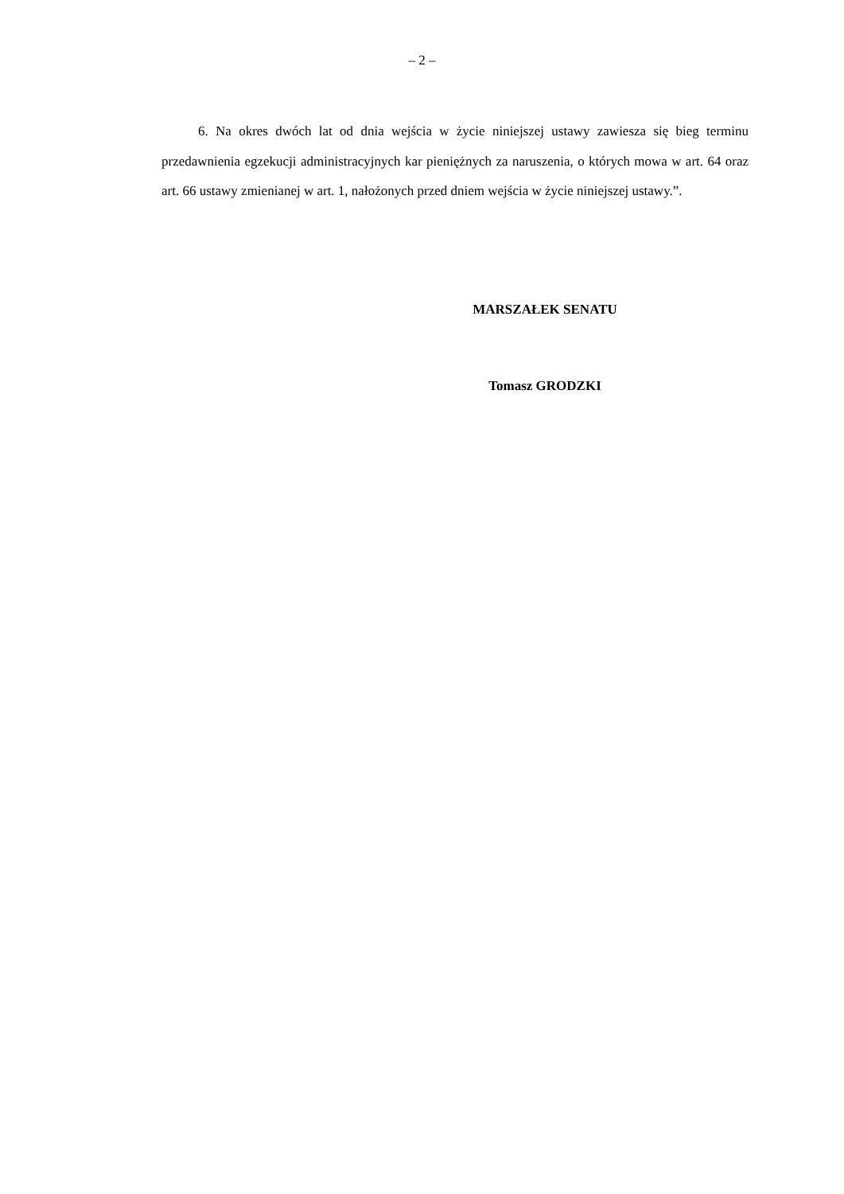– 2 –
6. Na okres dwóch lat od dnia wejścia w życie niniejszej ustawy zawiesza się bieg terminu przedawnienia egzekucji administracyjnych kar pieniężnych za naruszenia, o których mowa w art. 64 oraz art. 66 ustawy zmienianej w art. 1, nałożonych przed dniem wejścia w życie niniejszej ustawy.”.
MARSZAŁEK SENATU
Tomasz GRODZKI